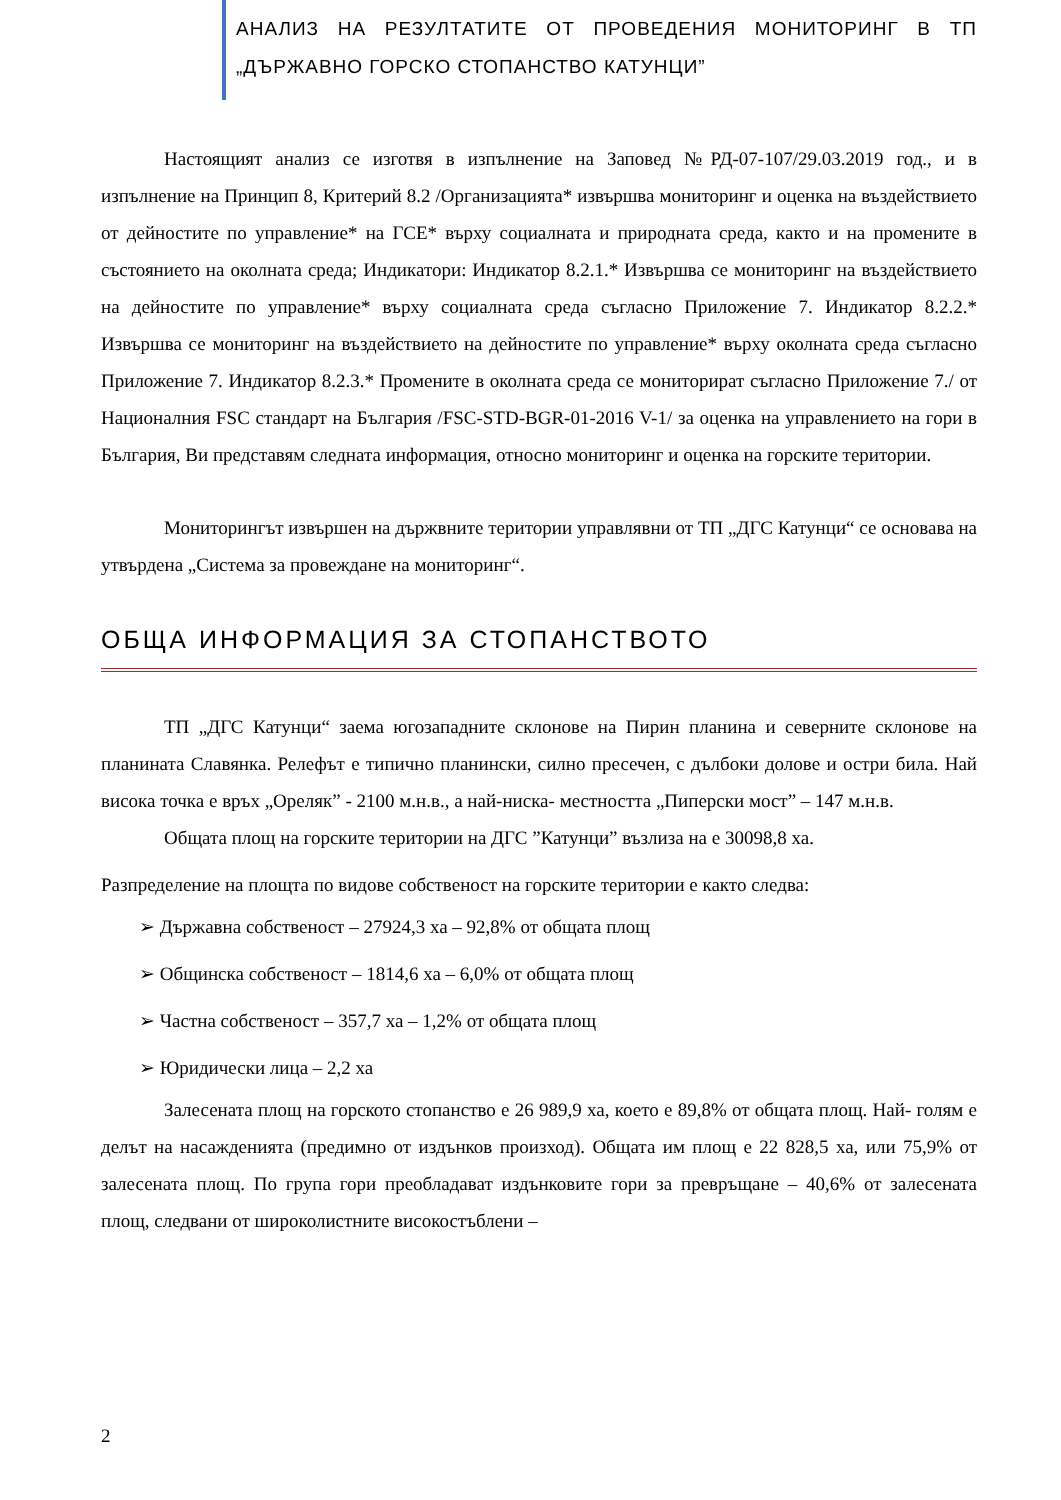АНАЛИЗ НА РЕЗУЛТАТИТЕ ОТ ПРОВЕДЕНИЯ МОНИТОРИНГ В ТП „ДЪРЖАВНО ГОРСКО СТОПАНСТВО КАТУНЦИ”
Настоящият анализ се изготвя в изпълнение на Заповед №РД-07-107/29.03.2019 год., и в изпълнение на Принцип 8, Критерий 8.2 /Организацията* извършва мониторинг и оценка на въздействието от дейностите по управление* на ГСЕ* върху социалната и природната среда, както и на промените в състоянието на околната среда; Индикатори: Индикатор 8.2.1.* Извършва се мониторинг на въздействието на дейностите по управление* върху социалната среда съгласно Приложение 7. Индикатор 8.2.2.* Извършва се мониторинг на въздействието на дейностите по управление* върху околната среда съгласно Приложение 7. Индикатор 8.2.3.* Промените в околната среда се мониторират съгласно Приложение 7./ от Националния FSC стандарт на България /FSC-STD-BGR-01-2016 V-1/ за оценка на управлението на гори в България, Ви представям следната информация, относно мониторинг и оценка на горските територии.
Мониторингът извършен на държвните територии управлявни от ТП „ДГС Катунци“ се основава на утвърдена „Система за провеждане на мониторинг“.
ОБЩА ИНФОРМАЦИЯ ЗА СТОПАНСТВОТО
ТП „ДГС Катунци“ заема югозападните склонове на Пирин планина и северните склонове на планината Славянка. Релефът е типично планински, силно пресечен, с дълбоки долове и остри била. Най висока точка е връх „Ореляк” - 2100 м.н.в., а най-ниска- местността „Пиперски мост” – 147 м.н.в.
Общата площ на горските територии на ДГС ”Катунци” възлиза на е 30098,8 ха.
Разпределение на площта по видове собственост на горските територии е както следва:
➢ Държавна собственост – 27924,3 ха – 92,8% от общата площ
➢ Общинска собственост – 1814,6 ха – 6,0% от общата площ
➢ Частна собственост – 357,7 ха – 1,2% от общата площ
➢ Юридически лица – 2,2 ха
Залесената площ на горското стопанство е 26 989,9 ха, което е 89,8% от общата площ. Най- голям е делът на насажденията (предимно от издънков произход). Общата им площ е 22 828,5 ха, или 75,9% от залесената площ. По група гори преобладават издънковите гори за превръщане – 40,6% от залесената площ, следвани от широколистните високостъблени –
2